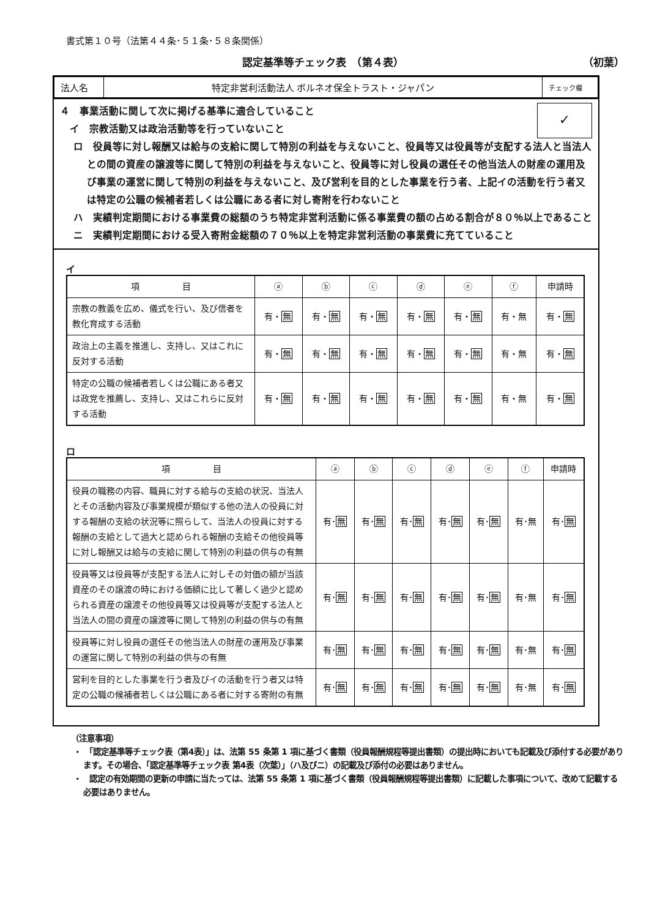書式第１０号（法第４４条･５１条･５８条関係）
認定基準等チェック表　（第４表） （初葉）
| 法人名 | 特定非営利活動法人 ボルネオ保全トラスト・ジャパン | チェック欄 |
４　事業活動に関して次に掲げる基準に適合していること
　イ　宗教活動又は政治活動等を行っていないこと
✓
ロ　役員等に対し報酬又は給与の支給に関して特別の利益を与えないこと、役員等又は役員等が支配する法人と当法人との間の資産の譲渡等に関して特別の利益を与えないこと、役員等に対し役員の選任その他当法人の財産の運用及び事業の運営に関して特別の利益を与えないこと、及び営利を目的とした事業を行う者、上記イの活動を行う者又は特定の公職の候補者若しくは公職にある者に対し寄附を行わないこと
ハ　実績判定期間における事業費の総額のうち特定非営利活動に係る事業費の額の占める割合が８０％以上であること
ニ　実績判定期間における受入寄附金総額の７０％以上を特定非営利活動の事業費に充てていること
イ
| 項 目 | ⓐ | ⓑ | ⓒ | ⓓ | ⓔ | ⓕ | 申請時 |
| --- | --- | --- | --- | --- | --- | --- | --- |
| 宗教の教義を広め、儀式を行い、及び信者を教化育成する活動 | 有・ 無 | 有・ 無 | 有・ 無 | 有・ 無 | 有・ 無 | 有・無 | 有・ 無 |
| 政治上の主義を推進し、支持し、又はこれに反対する活動 | 有・ 無 | 有・ 無 | 有・ 無 | 有・ 無 | 有・ 無 | 有・無 | 有・ 無 |
| 特定の公職の候補者若しくは公職にある者又は政党を推薦し、支持し、又はこれらに反対する活動 | 有・ 無 | 有・ 無 | 有・ 無 | 有・ 無 | 有・ 無 | 有・無 | 有・ 無 |
ロ
| 項 目 | ⓐ | ⓑ | ⓒ | ⓓ | ⓔ | ⓕ | 申請時 |
| --- | --- | --- | --- | --- | --- | --- | --- |
| 役員の職務の内容、職員に対する給与の支給の状況、当法人とその活動内容及び事業規模が類似する他の法人の役員に対する報酬の支給の状況等に照らして、当法人の役員に対する報酬の支給として過大と認められる報酬の支給その他役員等に対し報酬又は給与の支給に関して特別の利益の供与の有無 | 有･ 無 | 有･ 無 | 有･ 無 | 有･ 無 | 有･ 無 | 有･無 | 有･ 無 |
| 役員等又は役員等が支配する法人に対しその対価の額が当該資産のその譲渡の時における価額に比して著しく過少と認められる資産の譲渡その他役員等又は役員等が支配する法人と当法人の間の資産の譲渡等に関して特別の利益の供与の有無 | 有･ 無 | 有･ 無 | 有･ 無 | 有･ 無 | 有･ 無 | 有･無 | 有･ 無 |
| 役員等に対し役員の選任その他当法人の財産の運用及び事業の運営に関して特別の利益の供与の有無 | 有･ 無 | 有･ 無 | 有･ 無 | 有･ 無 | 有･ 無 | 有･無 | 有･ 無 |
| 営利を目的とした事業を行う者及びイの活動を行う者又は特定の公職の候補者若しくは公職にある者に対する寄附の有無 | 有･ 無 | 有･ 無 | 有･ 無 | 有･ 無 | 有･ 無 | 有･無 | 有･ 無 |
（注意事項）
・　「認定基準等チェック表（第4表）」は、法第 55 条第 1 項に基づく書類（役員報酬規程等提出書類）の提出時においても記載及び添付する必要があります。その場合、「認定基準等チェック表 第4表（次葉）」（ハ及びニ）の記載及び添付の必要はありません。
・　認定の有効期間の更新の申請に当たっては、法第 55 条第 1 項に基づく書類（役員報酬規程等提出書類）に記載した事項について、改めて記載する必要はありません。